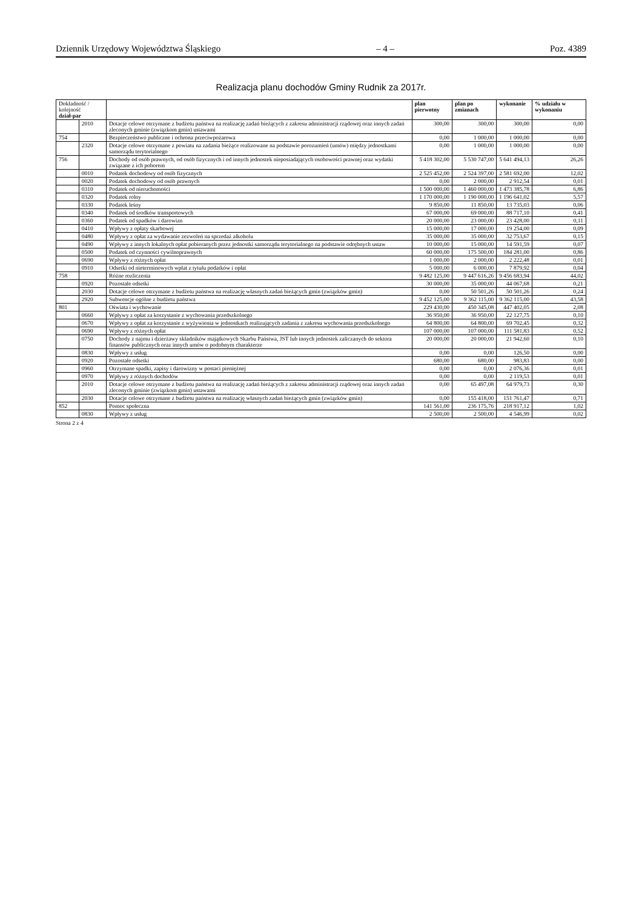Dziennik Urzędowy Województwa Śląskiego – 4 – Poz. 4389
Realizacja planu dochodów Gminy Rudnik za 2017r.
| Dokładność / kolejność dział-par | | | plan pierwotny | plan po zmianach | wykonanie | % udziału w wykonaniu |
| --- | --- | --- | --- | --- | --- | --- |
| | 2010 | Dotacje celowe otrzymane z budżetu państwa na realizację zadań bieżących z zakresu administracji rządowej oraz innych zadań zleconych gminie (związkom gmin) ustawami | 300,00 | 300,00 | 300,00 | 0,00 |
| 754 | | Bezpieczeństwo publiczne i ochrona przeciwpożarowa | 0,00 | 1 000,00 | 1 000,00 | 0,00 |
| | 2320 | Dotacje celowe otrzymane z powiatu na zadania bieżące realizowane na podstawie porozumień (umów) między jednostkami samorządu terytorialnego | 0,00 | 1 000,00 | 1 000,00 | 0,00 |
| 756 | | Dochody od osób prawnych, od osób fizycznych i od innych jednostek nieposiadających osobowości prawnej oraz wydatki związane z ich poborem | 5 418 302,00 | 5 530 747,00 | 5 641 494,13 | 26,26 |
| | 0010 | Podatek dochodowy od osób fizycznych | 2 525 452,00 | 2 524 397,00 | 2 581 692,00 | 12,02 |
| | 0020 | Podatek dochodowy od osób prawnych | 0,00 | 2 000,00 | 2 912,54 | 0,01 |
| | 0310 | Podatek od nieruchomości | 1 500 000,00 | 1 460 000,00 | 1 473 385,78 | 6,86 |
| | 0320 | Podatek rolny | 1 170 000,00 | 1 190 000,00 | 1 196 641,02 | 5,57 |
| | 0330 | Podatek leśny | 9 850,00 | 11 850,00 | 13 735,03 | 0,06 |
| | 0340 | Podatek od środków transportowych | 67 000,00 | 69 000,00 | 88 717,10 | 0,41 |
| | 0360 | Podatek od spadków i darowizn | 20 000,00 | 23 000,00 | 23 428,00 | 0,11 |
| | 0410 | Wpływy z opłaty skarbowej | 15 000,00 | 17 000,00 | 19 254,00 | 0,09 |
| | 0480 | Wpływy z opłat za wydawanie zezwoleń na sprzedaż alkoholu | 35 000,00 | 35 000,00 | 32 753,67 | 0,15 |
| | 0490 | Wpływy z innych lokalnych opłat pobieranych przez jednostki samorządu terytorialnego na podstawie odrębnych ustaw | 10 000,00 | 15 000,00 | 14 591,59 | 0,07 |
| | 0500 | Podatek od czynności cywilnoprawnych | 60 000,00 | 175 500,00 | 184 281,00 | 0,86 |
| | 0690 | Wpływy z różnych opłat | 1 000,00 | 2 000,00 | 2 222,48 | 0,01 |
| | 0910 | Odsetki od nieterminowych wpłat z tytułu podatków i opłat | 5 000,00 | 6 000,00 | 7 879,92 | 0,04 |
| 758 | | Różne rozliczenia | 9 482 125,00 | 9 447 616,26 | 9 456 683,94 | 44,02 |
| | 0920 | Pozostałe odsetki | 30 000,00 | 35 000,00 | 44 067,68 | 0,21 |
| | 2030 | Dotacje celowe otrzymane z budżetu państwa na realizację własnych zadań bieżących gmin (związków gmin) | 0,00 | 50 501,26 | 50 501,26 | 0,24 |
| | 2920 | Subwencje ogólne z budżetu państwa | 9 452 125,00 | 9 362 115,00 | 9 362 115,00 | 43,58 |
| 801 | | Oświata i wychowanie | 229 430,00 | 450 345,08 | 447 402,05 | 2,08 |
| | 0660 | Wpływy z opłat za korzystanie z wychowania przedszkolnego | 36 950,00 | 36 950,00 | 22 127,75 | 0,10 |
| | 0670 | Wpływy z opłat za korzystanie z wyżywienia w jednostkach realizujących zadania z zakresu wychowania przedszkolnego | 64 800,00 | 64 800,00 | 69 702,45 | 0,32 |
| | 0690 | Wpływy z różnych opłat | 107 000,00 | 107 000,00 | 111 581,83 | 0,52 |
| | 0750 | Dochody z najmu i dzierżawy składników majątkowych Skarbu Państwa, JST lub innych jednostek zaliczanych do sektora finansów publicznych oraz innych umów o podobnym charakterze | 20 000,00 | 20 000,00 | 21 942,60 | 0,10 |
| | 0830 | Wpływy z usług | 0,00 | 0,00 | 126,50 | 0,00 |
| | 0920 | Pozostałe odsetki | 680,00 | 680,00 | 983,83 | 0,00 |
| | 0960 | Otrzymane spadki, zapisy i darowizny w postaci pieniężnej | 0,00 | 0,00 | 2 076,36 | 0,01 |
| | 0970 | Wpływy z różnych dochodów | 0,00 | 0,00 | 2 119,53 | 0,01 |
| | 2010 | Dotacje celowe otrzymane z budżetu państwa na realizację zadań bieżących z zakresu administracji rządowej oraz innych zadań zleconych gminie (związkom gmin) ustawami | 0,00 | 65 497,08 | 64 979,73 | 0,30 |
| | 2030 | Dotacje celowe otrzymane z budżetu państwa na realizację własnych zadań bieżących gmin (związków gmin) | 0,00 | 155 418,00 | 151 761,47 | 0,71 |
| 852 | | Pomoc społeczna | 141 561,00 | 236 175,76 | 218 917,12 | 1,02 |
| | 0830 | Wpływy z usług | 2 500,00 | 2 500,00 | 4 546,99 | 0,02 |
Strona 2 z 4